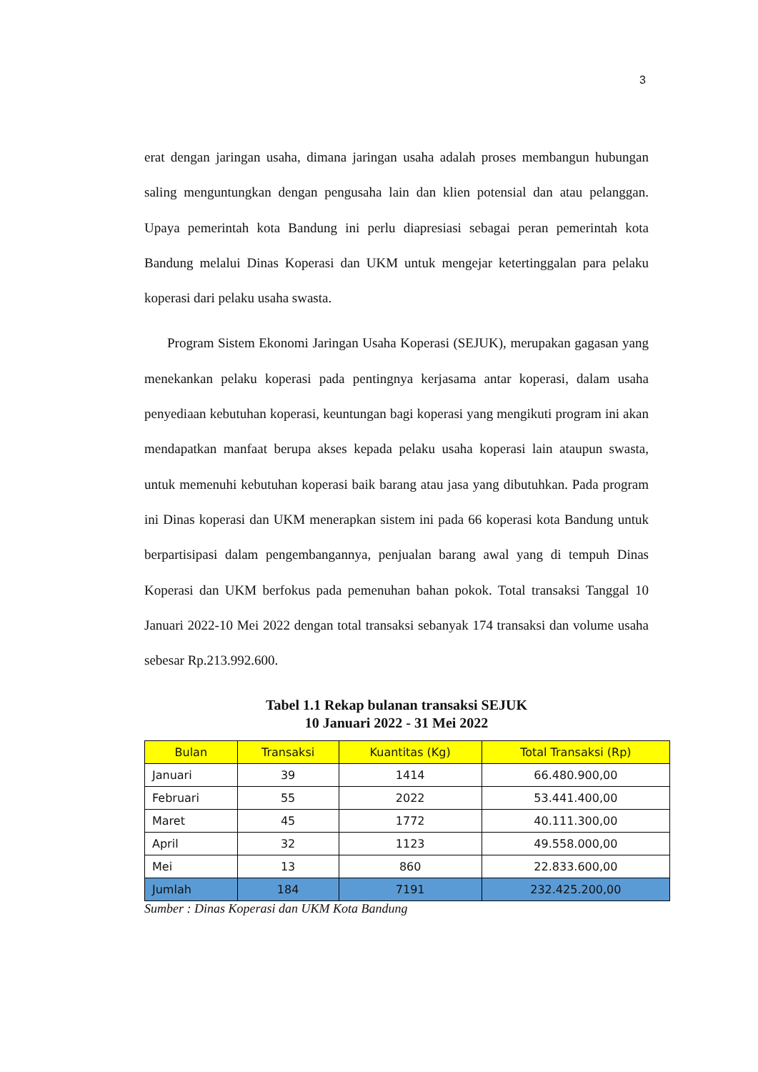3
erat dengan jaringan usaha, dimana jaringan usaha adalah proses membangun hubungan saling menguntungkan dengan pengusaha lain dan klien potensial dan atau pelanggan. Upaya pemerintah kota Bandung ini perlu diapresiasi sebagai peran pemerintah kota Bandung melalui Dinas Koperasi dan UKM untuk mengejar ketertinggalan para pelaku koperasi dari pelaku usaha swasta.
Program Sistem Ekonomi Jaringan Usaha Koperasi (SEJUK), merupakan gagasan yang menekankan pelaku koperasi pada pentingnya kerjasama antar koperasi, dalam usaha penyediaan kebutuhan koperasi, keuntungan bagi koperasi yang mengikuti program ini akan mendapatkan manfaat berupa akses kepada pelaku usaha koperasi lain ataupun swasta, untuk memenuhi kebutuhan koperasi baik barang atau jasa yang dibutuhkan. Pada program ini Dinas koperasi dan UKM menerapkan sistem ini pada 66 koperasi kota Bandung untuk berpartisipasi dalam pengembangannya, penjualan barang awal yang di tempuh Dinas Koperasi dan UKM berfokus pada pemenuhan bahan pokok. Total transaksi Tanggal 10 Januari 2022-10 Mei 2022 dengan total transaksi sebanyak 174 transaksi dan volume usaha sebesar Rp.213.992.600.
Tabel 1.1 Rekap bulanan transaksi SEJUK
10 Januari 2022 - 31 Mei 2022
| Bulan | Transaksi | Kuantitas (Kg) | Total Transaksi (Rp) |
| --- | --- | --- | --- |
| Januari | 39 | 1414 | 66.480.900,00 |
| Februari | 55 | 2022 | 53.441.400,00 |
| Maret | 45 | 1772 | 40.111.300,00 |
| April | 32 | 1123 | 49.558.000,00 |
| Mei | 13 | 860 | 22.833.600,00 |
| Jumlah | 184 | 7191 | 232.425.200,00 |
Sumber : Dinas Koperasi dan UKM Kota Bandung